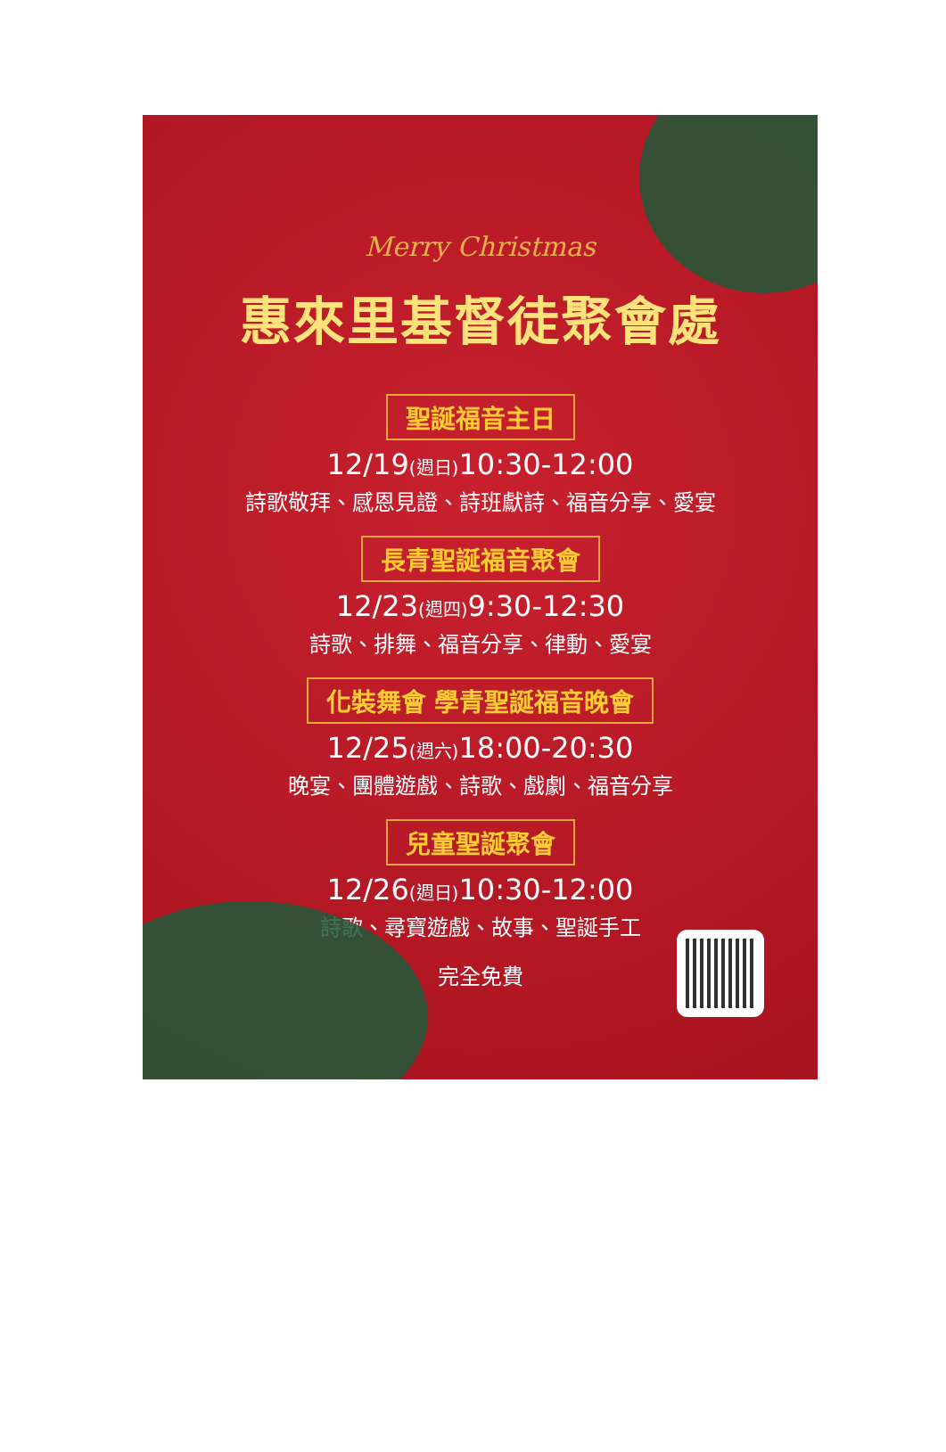Merry Christmas
惠來里基督徒聚會處
聖誕福音主日
12/19(週日) 10:30-12:00
詩歌敬拜、感恩見證、詩班獻詩、福音分享、愛宴
長青聖誕福音聚會
12/23(週四) 9:30-12:30
詩歌、排舞、福音分享、律動、愛宴
化裝舞會 學青聖誕福音晚會
12/25(週六) 18:00-20:30
晚宴、團體遊戲、詩歌、戲劇、福音分享
兒童聖誕聚會
12/26(週日) 10:30-12:00
詩歌、尋寶遊戲、故事、聖誕手工
完全免費